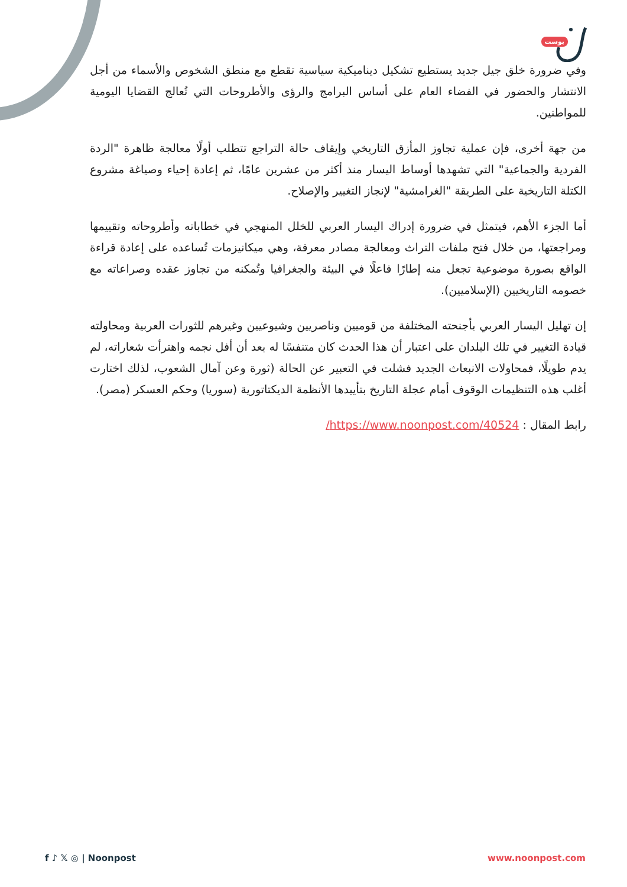بوست
وفي ضرورة خلق جيل جديد يستطيع تشكيل ديناميكية سياسية تقطع مع منطق الشخوص والأسماء من أجل الانتشار والحضور في الفضاء العام على أساس البرامج والرؤى والأطروحات التي تُعالج القضايا اليومية للمواطنين.
من جهة أخرى، فإن عملية تجاوز المأزق التاريخي وإيقاف حالة التراجع تتطلب أولًا معالجة ظاهرة "الردة الفردية والجماعية" التي تشهدها أوساط اليسار منذ أكثر من عشرين عامًا، ثم إعادة إحياء وصياغة مشروع الكتلة التاريخية على الطريقة "الغرامشية" لإنجاز التغيير والإصلاح.
أما الجزء الأهم، فيتمثل في ضرورة إدراك اليسار العربي للخلل المنهجي في خطاباته وأطروحاته وتقييمها ومراجعتها، من خلال فتح ملفات التراث ومعالجة مصادر معرفة، وهي ميكانيزمات تُساعده على إعادة قراءة الواقع بصورة موضوعية تجعل منه إطارًا فاعلًا في البيئة والجغرافيا وتُمكنه من تجاوز عقده وصراعاته مع خصومه التاريخيين (الإسلاميين).
إن تهليل اليسار العربي بأجنحته المختلفة من قوميين وناصريين وشيوعيين وغيرهم للثورات العربية ومحاولته قيادة التغيير في تلك البلدان على اعتبار أن هذا الحدث كان متنفسًا له بعد أن أفل نجمه واهترأت شعاراته، لم يدم طويلًا، فمحاولات الانبعاث الجديد فشلت في التعبير عن الحالة (ثورة وعن آمال الشعوب، لذلك اختارت أغلب هذه التنظيمات الوقوف أمام عجلة التاريخ بتأييدها الأنظمة الديكتاتورية (سوريا) وحكم العسكر (مصر).
رابط المقال : https://www.noonpost.com/40524/
f ♪ 𝕏 ◎ | Noonpost www.noonpost.com